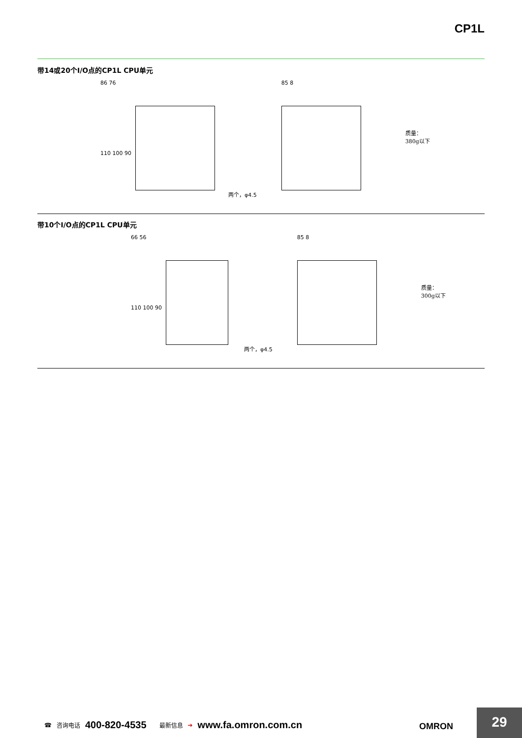CP1L
带14或20个I/O点的CP1L CPU单元
86 76
110 100 90
两个，φ4.5
85 8
质量：
380g以下
带10个I/O点的CP1L CPU单元
66 56
110 100 90
两个，φ4.5
85 8
质量：
300g以下
☎ 咨询电话 400-820-4535 最新信息 ➔ www.fa.omron.com.cn
OMRON
29